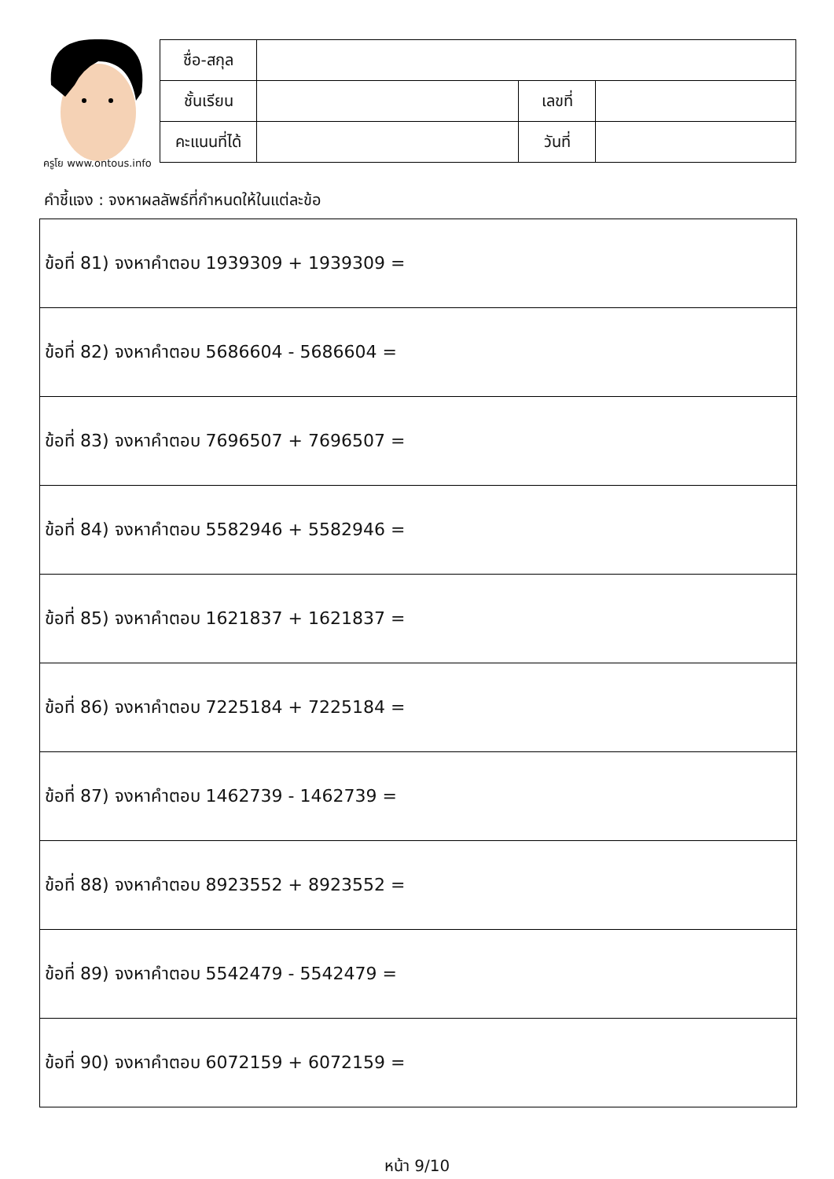ครูโย www.ontous.info
| ชื่อ-สกุล | | | |
| ชั้นเรียน | | เลขที่ | |
| คะแนนที่ได้ | | วันที่ | |
คำชี้แจง : จงหาผลลัพธ์ที่กำหนดให้ในแต่ละข้อ
| ข้อที่ 81) จงหาคำตอบ 1939309 + 1939309 = |
| ข้อที่ 82) จงหาคำตอบ 5686604 - 5686604 = |
| ข้อที่ 83) จงหาคำตอบ 7696507 + 7696507 = |
| ข้อที่ 84) จงหาคำตอบ 5582946 + 5582946 = |
| ข้อที่ 85) จงหาคำตอบ 1621837 + 1621837 = |
| ข้อที่ 86) จงหาคำตอบ 7225184 + 7225184 = |
| ข้อที่ 87) จงหาคำตอบ 1462739 - 1462739 = |
| ข้อที่ 88) จงหาคำตอบ 8923552 + 8923552 = |
| ข้อที่ 89) จงหาคำตอบ 5542479 - 5542479 = |
| ข้อที่ 90) จงหาคำตอบ 6072159 + 6072159 = |
หน้า 9/10